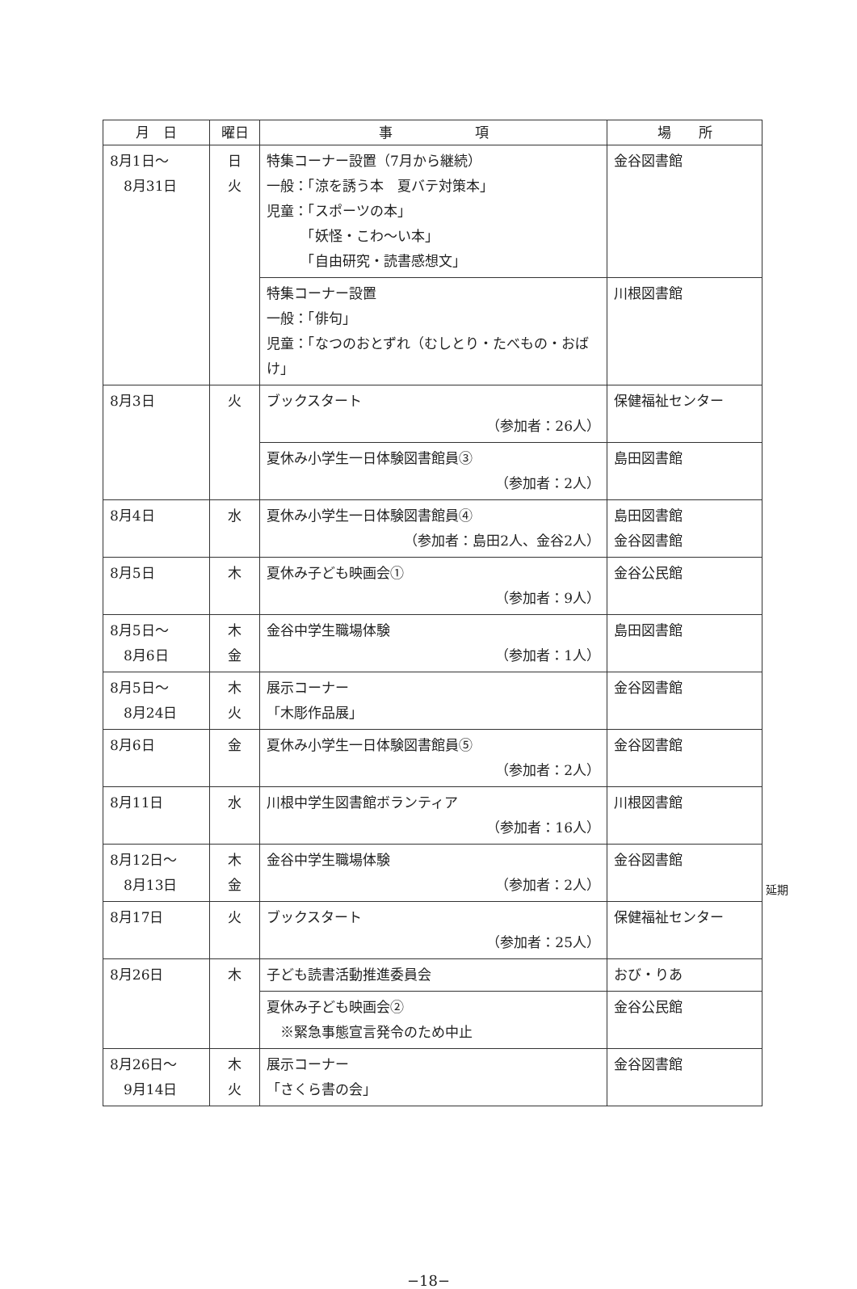| 月 日 | 曜日 | 事 項 | 場 所 |
| --- | --- | --- | --- |
| 8月1日～ 8月31日 | 日 火 | 特集コーナー設置（7月から継続） 一般：「涼を誘う本 夏バテ対策本」 児童：「スポーツの本」 「妖怪・こわ～い本」 「自由研究・読書感想文」 | 金谷図書館 |
| | | 特集コーナー設置 一般：「俳句」 児童：「なつのおとずれ（むしとり・たべもの・おばけ」 | 川根図書館 |
| 8月3日 | 火 | ブックスタート （参加者：26人） | 保健福祉センター |
| | | 夏休み小学生一日体験図書館員③ （参加者：2人） | 島田図書館 |
| 8月4日 | 水 | 夏休み小学生一日体験図書館員④ （参加者：島田2人、金谷2人） | 島田図書館 金谷図書館 |
| 8月5日 | 木 | 夏休み子ども映画会① （参加者：9人） | 金谷公民館 |
| 8月5日～ 8月6日 | 木 金 | 金谷中学生職場体験 （参加者：1人） | 島田図書館 |
| 8月5日～ 8月24日 | 木 火 | 展示コーナー 「木彫作品展」 | 金谷図書館 |
| 8月6日 | 金 | 夏休み小学生一日体験図書館員⑤ （参加者：2人） | 金谷図書館 |
| 8月11日 | 水 | 川根中学生図書館ボランティア （参加者：16人） | 川根図書館 |
| 8月12日～ 8月13日 | 木 金 | 金谷中学生職場体験 （参加者：2人） | 金谷図書館 |
| 8月17日 | 火 | ブックスタート （参加者：25人） | 保健福祉センター |
| 8月26日 | 木 | 子ども読書活動推進委員会 | おび・りあ |
| | | 夏休み子ども映画会② ※緊急事態宣言発令のため中止 | 金谷公民館 |
| 8月26日～ 9月14日 | 木 火 | 展示コーナー 「さくら書の会」 | 金谷図書館 |
延期
−18−